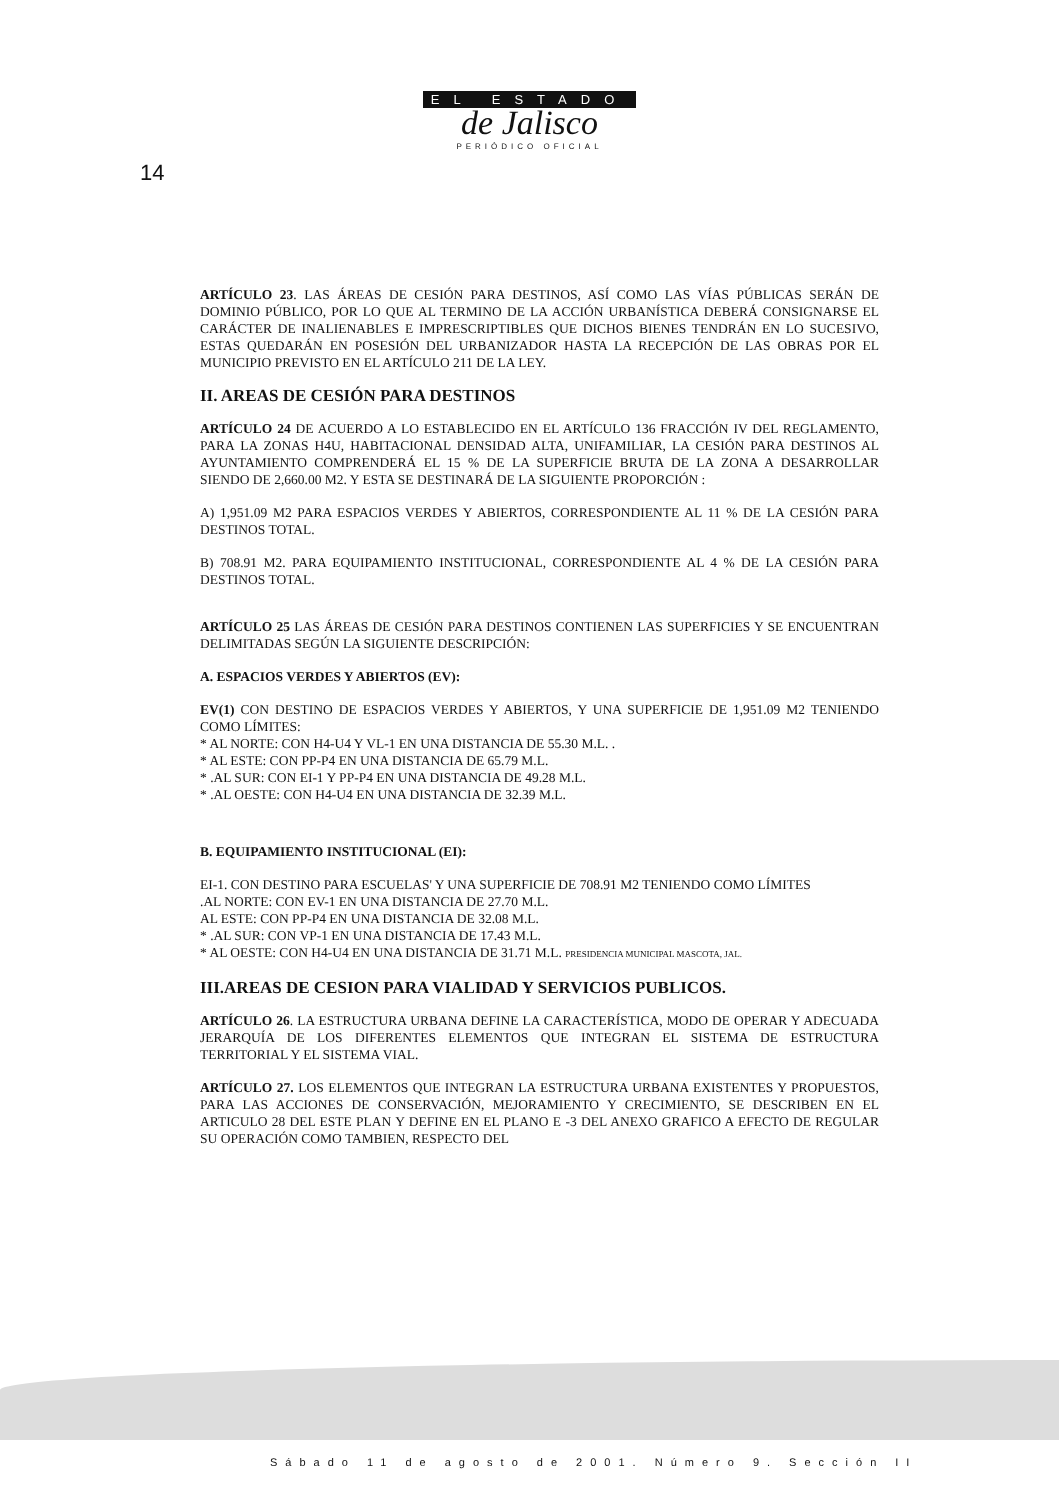EL ESTADO
de Jalisco
PERIÓDICO OFICIAL
14
ARTÍCULO 23. LAS ÁREAS DE CESIÓN PARA DESTINOS, ASÍ COMO LAS VÍAS PÚBLICAS SERÁN DE DOMINIO PÚBLICO, POR LO QUE AL TERMINO DE LA ACCIÓN URBANÍSTICA DEBERÁ CONSIGNARSE EL CARÁCTER DE INALIENABLES E IMPRESCRIPTIBLES QUE DICHOS BIENES TENDRÁN EN LO SUCESIVO, ESTAS QUEDARÁN EN POSESIÓN DEL URBANIZADOR HASTA LA RECEPCIÓN DE LAS OBRAS POR EL MUNICIPIO PREVISTO EN EL ARTÍCULO 211 DE LA LEY.
II. AREAS DE CESIÓN PARA DESTINOS
ARTÍCULO 24 DE ACUERDO A LO ESTABLECIDO EN EL ARTÍCULO 136 FRACCIÓN IV DEL REGLAMENTO, PARA LA ZONAS H4U, HABITACIONAL DENSIDAD ALTA, UNIFAMILIAR, LA CESIÓN PARA DESTINOS AL AYUNTAMIENTO COMPRENDERÁ EL 15 % DE LA SUPERFICIE BRUTA DE LA ZONA A DESARROLLAR SIENDO DE 2,660.00 M2. Y ESTA SE DESTINARÁ DE LA SIGUIENTE PROPORCIÓN :
A) 1,951.09 M2 PARA ESPACIOS VERDES Y ABIERTOS, CORRESPONDIENTE AL 11 % DE LA CESIÓN PARA DESTINOS TOTAL.
B) 708.91 M2. PARA EQUIPAMIENTO INSTITUCIONAL, CORRESPONDIENTE AL 4 % DE LA CESIÓN PARA DESTINOS TOTAL.
ARTÍCULO 25 LAS ÁREAS DE CESIÓN PARA DESTINOS CONTIENEN LAS SUPERFICIES Y SE ENCUENTRAN DELIMITADAS SEGÚN LA SIGUIENTE DESCRIPCIÓN:
A. ESPACIOS VERDES Y ABIERTOS (EV):
EV(1) CON DESTINO DE ESPACIOS VERDES Y ABIERTOS, Y UNA SUPERFICIE DE 1,951.09 M2 TENIENDO COMO LÍMITES:
* AL NORTE: CON H4-U4 Y VL-1 EN UNA DISTANCIA DE 55.30 M.L. .
* AL ESTE: CON PP-P4 EN UNA DISTANCIA DE 65.79 M.L.
* .AL SUR: CON EI-1 Y PP-P4 EN UNA DISTANCIA DE 49.28 M.L.
* .AL OESTE: CON H4-U4 EN UNA DISTANCIA DE 32.39 M.L.
B. EQUIPAMIENTO INSTITUCIONAL (EI):
EI-1. CON DESTINO PARA ESCUELAS' Y UNA SUPERFICIE DE 708.91 M2 TENIENDO COMO LÍMITES
.AL NORTE: CON EV-1 EN UNA DISTANCIA DE 27.70 M.L.
AL ESTE: CON PP-P4 EN UNA DISTANCIA DE 32.08 M.L.
* .AL SUR: CON VP-1 EN UNA DISTANCIA DE 17.43 M.L.
* AL OESTE: CON H4-U4 EN UNA DISTANCIA DE 31.71 M.L. PRESIDENCIA MUNICIPAL MASCOTA, JAL.
III.AREAS DE CESION PARA VIALIDAD Y SERVICIOS PUBLICOS.
ARTÍCULO 26. LA ESTRUCTURA URBANA DEFINE LA CARACTERÍSTICA, MODO DE OPERAR Y ADECUADA JERARQUÍA DE LOS DIFERENTES ELEMENTOS QUE INTEGRAN EL SISTEMA DE ESTRUCTURA TERRITORIAL Y EL SISTEMA VIAL.
ARTÍCULO 27. LOS ELEMENTOS QUE INTEGRAN LA ESTRUCTURA URBANA EXISTENTES Y PROPUESTOS, PARA LAS ACCIONES DE CONSERVACIÓN, MEJORAMIENTO Y CRECIMIENTO, SE DESCRIBEN EN EL ARTICULO 28 DEL ESTE PLAN Y DEFINE EN EL PLANO E -3 DEL ANEXO GRAFICO A EFECTO DE REGULAR SU OPERACIÓN COMO TAMBIEN, RESPECTO DEL
Sábado 11 de agosto de 2001. Número 9. Sección II